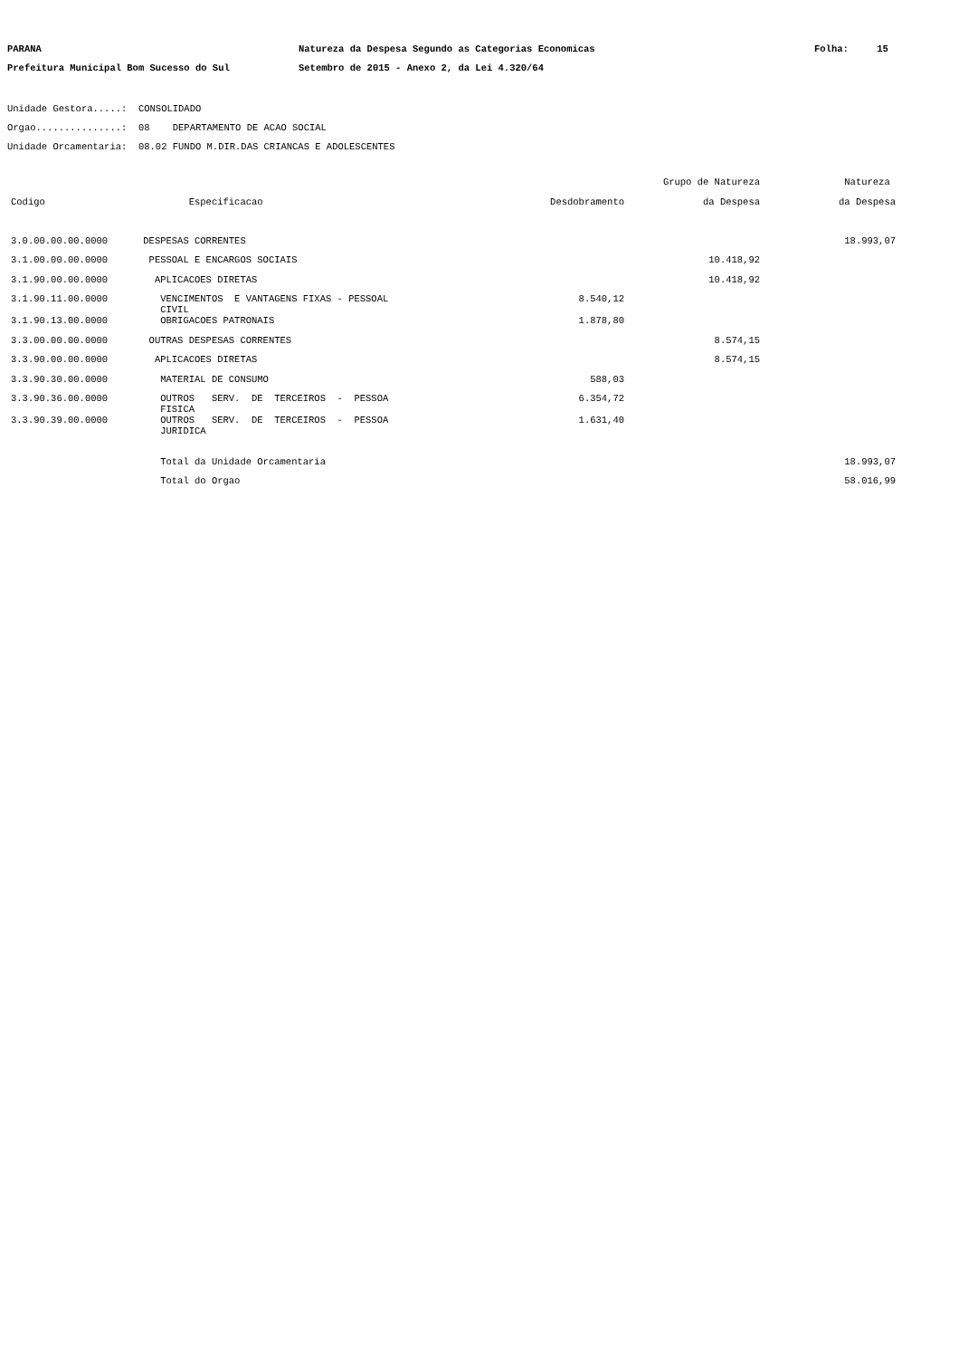PARANA Natureza da Despesa Segundo as Categorias Economicas Folha: 15
Prefeitura Municipal Bom Sucesso do Sul Setembro de 2015 - Anexo 2, da Lei 4.320/64
Unidade Gestora.....: CONSOLIDADO
Orgao...............: 08 DEPARTAMENTO DE ACAO SOCIAL
Unidade Orcamentaria: 08.02 FUNDO M.DIR.DAS CRIANCAS E ADOLESCENTES
| | | | Grupo de Natureza | Natureza |
| --- | --- | --- | --- | --- |
| Codigo | Especificacao | Desdobramento | da Despesa | da Despesa |
| 3.0.00.00.00.0000 | DESPESAS CORRENTES | | | 18.993,07 |
| 3.1.00.00.00.0000 | PESSOAL E ENCARGOS SOCIAIS | | 10.418,92 | |
| 3.1.90.00.00.0000 | APLICACOES DIRETAS | | 10.418,92 | |
| 3.1.90.11.00.0000 | VENCIMENTOS E VANTAGENS FIXAS - PESSOAL CIVIL | 8.540,12 | | |
| 3.1.90.13.00.0000 | OBRIGACOES PATRONAIS | 1.878,80 | | |
| 3.3.00.00.00.0000 | OUTRAS DESPESAS CORRENTES | | 8.574,15 | |
| 3.3.90.00.00.0000 | APLICACOES DIRETAS | | 8.574,15 | |
| 3.3.90.30.00.0000 | MATERIAL DE CONSUMO | 588,03 | | |
| 3.3.90.36.00.0000 | OUTROS SERV. DE TERCEIROS - PESSOA FISICA | 6.354,72 | | |
| 3.3.90.39.00.0000 | OUTROS SERV. DE TERCEIROS - PESSOA JURIDICA | 1.631,40 | | |
| | Total da Unidade Orcamentaria | | | 18.993,07 |
| | Total do Orgao | | | 58.016,99 |